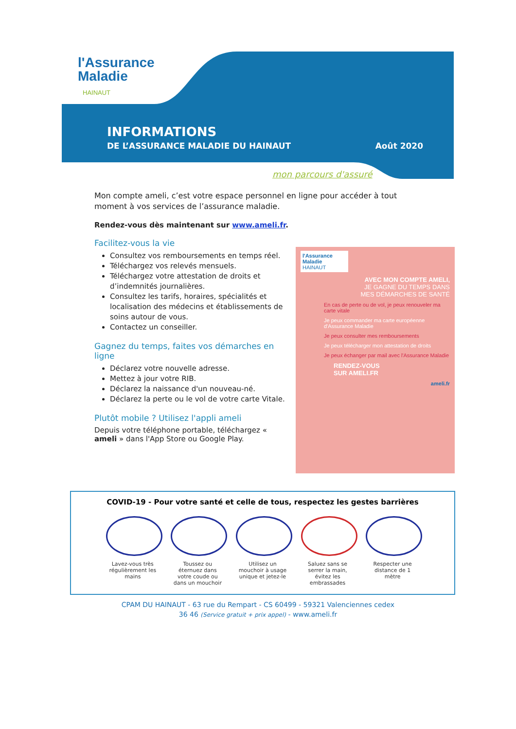l'Assurance
Maladie
HAINAUT
INFORMATIONS
DE L’ASSURANCE MALADIE DU HAINAUT Août 2020
mon parcours d'assuré
Mon compte ameli, c’est votre espace personnel en ligne pour accéder à tout moment à vos services de l’assurance maladie.
Rendez-vous dès maintenant sur www.ameli.fr.
Facilitez-vous la vie
Consultez vos remboursements en temps réel.
Téléchargez vos relevés mensuels.
Téléchargez votre attestation de droits et d’indemnités journalières.
Consultez les tarifs, horaires, spécialités et localisation des médecins et établissements de soins autour de vous.
Contactez un conseiller.
Gagnez du temps, faites vos démarches en ligne
Déclarez votre nouvelle adresse.
Mettez à jour votre RIB.
Déclarez la naissance d'un nouveau-né.
Déclarez la perte ou le vol de votre carte Vitale.
Plutôt mobile ? Utilisez l'appli ameli
Depuis votre téléphone portable, téléchargez « ameli » dans l'App Store ou Google Play.
l'Assurance Maladie HAINAUT
AVEC MON COMPTE AMELI,
JE GAGNE DU TEMPS DANS
MES DÉMARCHES DE SANTÉ
En cas de perte ou de vol, je peux renouveler ma carte vitale
Je peux commander ma carte européenne d'Assurance Maladie
Je peux consulter mes remboursements
Je peux télécharger mon attestation de droits
Je peux échanger par mail avec l'Assurance Maladie
RENDEZ-VOUS
SUR AMELI.FR
ameli.fr
COVID-19 - Pour votre santé et celle de tous, respectez les gestes barrières
Lavez-vous très régulièrement les mains
Toussez ou éternuez dans votre coude ou dans un mouchoir
Utilisez un mouchoir à usage unique et jetez-le
Saluez sans se serrer la main, évitez les embrassades
Respecter une distance de 1 mètre
CPAM DU HAINAUT - 63 rue du Rempart - CS 60499 - 59321 Valenciennes cedex
36 46 (Service gratuit + prix appel) - www.ameli.fr